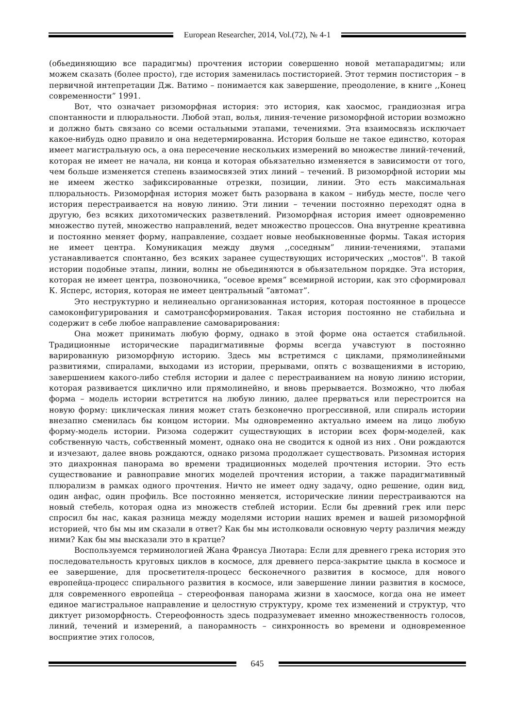European Researcher, 2014, Vol.(72), № 4-1
(обьединяющию все парадигмы) прочтения истории совершенно новой метапарадигмы; или можем сказать (более просто), где история заменилась постисторией. Этот термин постистория – в первичной интепретации Дж. Ватимо – понимается как завершение, преодоление, в книге ,,Конец современности” 1991.
Вот, что означает ризоморфная история: это история, как хаосмос, грандиозная игра спонтанности и плюральности. Любой этап, волья, линия-течение ризоморфной истории возможно и должно быть связано со всеми остальными этапами, течениями. Эта взаимосвязь исключает какое-нибудь одно правило и она недетермированна. История больше не такое единство, которая имеет магистральную ось, а она пересечение нескольких измерений во множестве линий-течений, которая не имеет не начала, ни конца и которая обьязательно изменяется в зависимости от того, чем больше изменяется степень взаимосвязей этих линий – течений. В ризоморфной истории мы не имеем жестко зафиксированные отрезки, позиции, линии. Это есть максимальная плюральность. Ризоморфная история может быть разорвана в каком – нибудь месте, после чего история перестраивается на новую линию. Эти линии – течении постоянно переходят одна в другую, без всяких дихотомических разветвлений. Ризоморфная история имеет одновременно множество путей, множество направлений, ведет множество процессов. Она внутренне креативна и постоянно меняет форму, направление, создает новые необыкновенные формы. Такая история не имеет центра. Комуникация между двумя ,,соседным” линии-течениями, этапами устанавливается спонтанно, без всяких заранее существующих исторических ,,мостов''. В такой истории подобные этапы, линии, волны не обьединяются в обьязательном порядке. Эта история, которая не имеет центра, позвоночника, “осевое время” всемирной истории, как это сформировал К. Ясперс, история, которая не имеет центральный “автомат”.
Это неструктурно и нелинеально организованная история, которая постоянное в процессе самоконфигурирования и самотрансформирования. Такая история постоянно не стабильна и содержит в себе любое направление самоварирования:
Она может принимать любую форму, однако в этой форме она остается стабильной. Традиционные исторические парадигмативные формы всегда учавстуют в постоянно варированную ризоморфную историю. Здесь мы встретимся с циклами, прямолинейными развитиями, спиралами, выходами из истории, прерывами, опять с возващениями в историю, завершением какого-либо стебля истории и далее с перестраиванием на новую линию истории, которая развивается циклично или прямолинейно, и вновь прерывается. Возможно, что любая форма – модель истории встретится на любую линию, далее прерваться или перестроится на новую форму: циклическая линия может стать безконечно прогрессивной, или спираль истории внезапно сменилась бы концом истории. Мы одновременно актуально имеем на лицо любую форму-модель истории. Ризома содержит существующих в истории всех форм-моделей, как собственную часть, собственный момент, однако она не сводится к одной из них . Они рождаются и изчезают, далее вновь рождаются, однако ризома продолжает существовать. Ризомная история это диахронная панорама во времени традиционных моделей прочтения истории. Это есть существование и равноправие многих моделей прочтения истории, а также парадигмативный плюрализм в рамках одного прочтения. Ничто не имеет одну задачу, одно решение, один вид, один анфас, один профиль. Все постоянно меняется, исторические линии перестраиваются на новый стебель, которая одна из множеств стеблей истории. Если бы древний грек или перс спросил бы нас, какая разница между моделями истории наших времен и вашей ризоморфной историей, что бы мы им сказали в ответ? Как бы мы истолковали основную черту различия между ними? Как бы мы высказали это в кратце?
Воспользуемся терминологией Жана Франсуа Лиотара: Если для древнего грека история это последовательность круговых циклов в космосе, для древнего перса-закрытие цыкла в космосе и ее завершение, для просветителя-процесс бесконечного развития в космосе, для нового европейца-процесс спирального развития в космосе, или завершение линии развития в космосе, для современного европейца – стереофонвая панорама жизни в хаосмосе, когда она не имеет единое магистральное направление и целостную структуру, кроме тех изменений и структур, что диктует ризоморфность. Стереофонность здесь подразумевает именно множественность голосов, линий, течений и измерений, а панорамность – синхронность во времени и одновременное восприятие этих голосов,
645